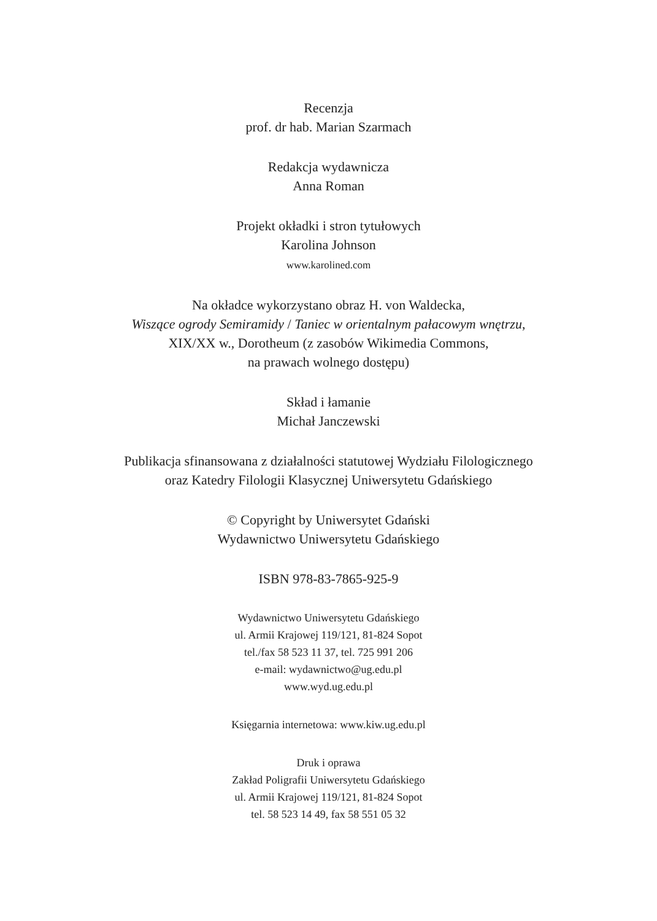Recenzja
prof. dr hab. Marian Szarmach
Redakcja wydawnicza
Anna Roman
Projekt okładki i stron tytułowych
Karolina Johnson
www.karolined.com
Na okładce wykorzystano obraz H. von Waldecka,
Wiszące ogrody Semiramidy / Taniec w orientalnym pałacowym wnętrzu,
XIX/XX w., Dorotheum (z zasobów Wikimedia Commons,
na prawach wolnego dostępu)
Skład i łamanie
Michał Janczewski
Publikacja sfinansowana z działalności statutowej Wydziału Filologicznego
oraz Katedry Filologii Klasycznej Uniwersytetu Gdańskiego
© Copyright by Uniwersytet Gdański
Wydawnictwo Uniwersytetu Gdańskiego
ISBN 978-83-7865-925-9
Wydawnictwo Uniwersytetu Gdańskiego
ul. Armii Krajowej 119/121, 81-824 Sopot
tel./fax 58 523 11 37, tel. 725 991 206
e-mail: wydawnictwo@ug.edu.pl
www.wyd.ug.edu.pl
Księgarnia internetowa: www.kiw.ug.edu.pl
Druk i oprawa
Zakład Poligrafii Uniwersytetu Gdańskiego
ul. Armii Krajowej 119/121, 81-824 Sopot
tel. 58 523 14 49, fax 58 551 05 32